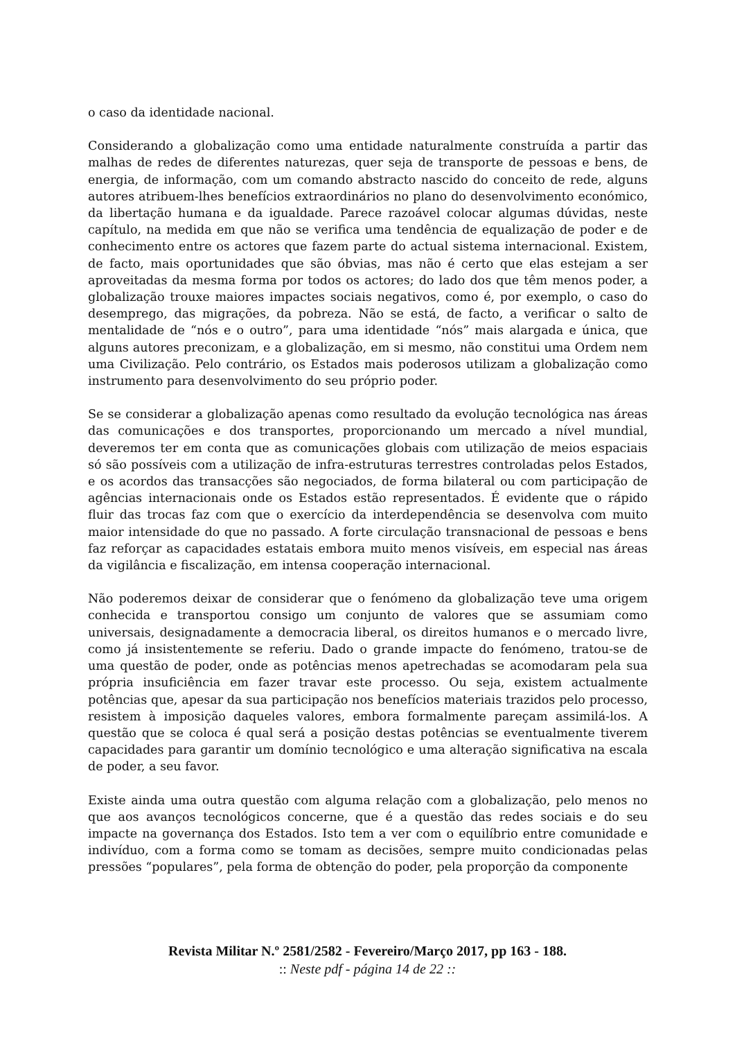o caso da identidade nacional.
Considerando a globalização como uma entidade naturalmente construída a partir das malhas de redes de diferentes naturezas, quer seja de transporte de pessoas e bens, de energia, de informação, com um comando abstracto nascido do conceito de rede, alguns autores atribuem-lhes benefícios extraordinários no plano do desenvolvimento económico, da libertação humana e da igualdade. Parece razoável colocar algumas dúvidas, neste capítulo, na medida em que não se verifica uma tendência de equalização de poder e de conhecimento entre os actores que fazem parte do actual sistema internacional. Existem, de facto, mais oportunidades que são óbvias, mas não é certo que elas estejam a ser aproveitadas da mesma forma por todos os actores; do lado dos que têm menos poder, a globalização trouxe maiores impactes sociais negativos, como é, por exemplo, o caso do desemprego, das migrações, da pobreza. Não se está, de facto, a verificar o salto de mentalidade de “nós e o outro”, para uma identidade “nós” mais alargada e única, que alguns autores preconizam, e a globalização, em si mesmo, não constitui uma Ordem nem uma Civilização. Pelo contrário, os Estados mais poderosos utilizam a globalização como instrumento para desenvolvimento do seu próprio poder.
Se se considerar a globalização apenas como resultado da evolução tecnológica nas áreas das comunicações e dos transportes, proporcionando um mercado a nível mundial, deveremos ter em conta que as comunicações globais com utilização de meios espaciais só são possíveis com a utilização de infra-estruturas terrestres controladas pelos Estados, e os acordos das transacções são negociados, de forma bilateral ou com participação de agências internacionais onde os Estados estão representados. É evidente que o rápido fluir das trocas faz com que o exercício da interdependência se desenvolva com muito maior intensidade do que no passado. A forte circulação transnacional de pessoas e bens faz reforçar as capacidades estatais embora muito menos visíveis, em especial nas áreas da vigilância e fiscalização, em intensa cooperação internacional.
Não poderemos deixar de considerar que o fenómeno da globalização teve uma origem conhecida e transportou consigo um conjunto de valores que se assumiam como universais, designadamente a democracia liberal, os direitos humanos e o mercado livre, como já insistentemente se referiu. Dado o grande impacte do fenómeno, tratou-se de uma questão de poder, onde as potências menos apetrechadas se acomodaram pela sua própria insuficiência em fazer travar este processo. Ou seja, existem actualmente potências que, apesar da sua participação nos benefícios materiais trazidos pelo processo, resistem à imposição daqueles valores, embora formalmente pareçam assimilá-los. A questão que se coloca é qual será a posição destas potências se eventualmente tiverem capacidades para garantir um domínio tecnológico e uma alteração significativa na escala de poder, a seu favor.
Existe ainda uma outra questão com alguma relação com a globalização, pelo menos no que aos avanços tecnológicos concerne, que é a questão das redes sociais e do seu impacte na governança dos Estados. Isto tem a ver com o equilíbrio entre comunidade e indivíduo, com a forma como se tomam as decisões, sempre muito condicionadas pelas pressões “populares”, pela forma de obtenção do poder, pela proporção da componente
Revista Militar N.º 2581/2582 - Fevereiro/Março 2017, pp 163 - 188.
:: Neste pdf - página 14 de 22 ::